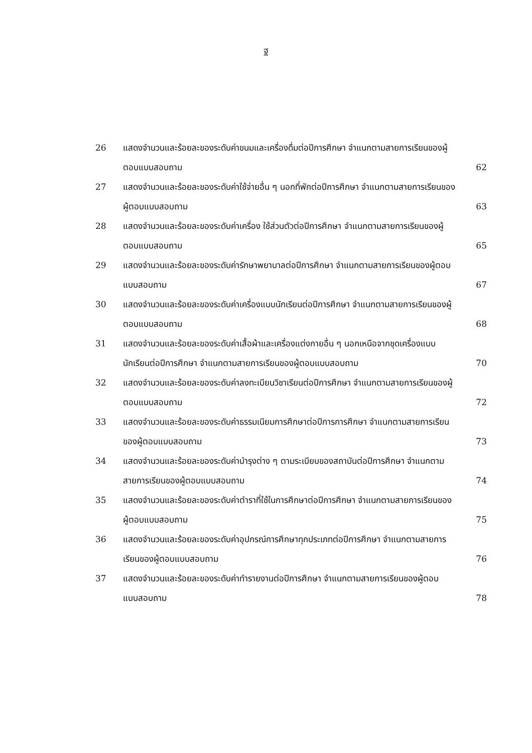ฐ
| 26 | แสดงจำนวนและร้อยละของระดับค่าขนมและเครื่องดื่มต่อปีการศึกษา จำแนกตามสายการเรียนของผู้ตอบแบบสอบถาม | 62 |
| 27 | แสดงจำนวนและร้อยละของระดับค่าใช้จ่ายอื่น ๆ นอกที่พักต่อปีการศึกษา จำแนกตามสายการเรียนของผู้ตอบแบบสอบถาม | 63 |
| 28 | แสดงจำนวนและร้อยละของระดับค่าเครื่อง ใช้ส่วนตัวต่อปีการศึกษา จำแนกตามสายการเรียนของผู้ตอบแบบสอบถาม | 65 |
| 29 | แสดงจำนวนและร้อยละของระดับค่ารักษาพยาบาลต่อปีการศึกษา จำแนกตามสายการเรียนของผู้ตอบแบบสอบถาม | 67 |
| 30 | แสดงจำนวนและร้อยละของระดับค่าเครื่องแบบนักเรียนต่อปีการศึกษา จำแนกตามสายการเรียนของผู้ตอบแบบสอบถาม | 68 |
| 31 | แสดงจำนวนและร้อยละของระดับค่าเสื้อผ้าและเครื่องแต่งกายอื่น ๆ นอกเหนือจากชุดเครื่องแบบนักเรียนต่อปีการศึกษา จำแนกตามสายการเรียนของผู้ตอบแบบสอบถาม | 70 |
| 32 | แสดงจำนวนและร้อยละของระดับค่าลงทะเบียนวิชาเรียนต่อปีการศึกษา จำแนกตามสายการเรียนของผู้ตอบแบบสอบถาม | 72 |
| 33 | แสดงจำนวนและร้อยละของระดับค่าธรรมเนียมการศึกษาต่อปีการการศึกษา จำแนกตามสายการเรียนของผู้ตอบแบบสอบถาม | 73 |
| 34 | แสดงจำนวนและร้อยละของระดับค่าบำรุงต่าง ๆ ตามระเบียบของสถาบันต่อปีการศึกษา จำแนกตามสายการเรียนของผู้ตอบแบบสอบถาม | 74 |
| 35 | แสดงจำนวนและร้อยละของระดับค่าตำราที่ใช้ในการศึกษาต่อปีการศึกษา จำแนกตามสายการเรียนของผู้ตอบแบบสอบถาม | 75 |
| 36 | แสดงจำนวนและร้อยละของระดับค่าอุปกรณ์การศึกษาทุกประเภทต่อปีการศึกษา จำแนกตามสายการเรียนของผู้ตอบแบบสอบถาม | 76 |
| 37 | แสดงจำนวนและร้อยละของระดับค่าทำรายงานต่อปีการศึกษา จำแนกตามสายการเรียนของผู้ตอบแบบสอบถาม | 78 |